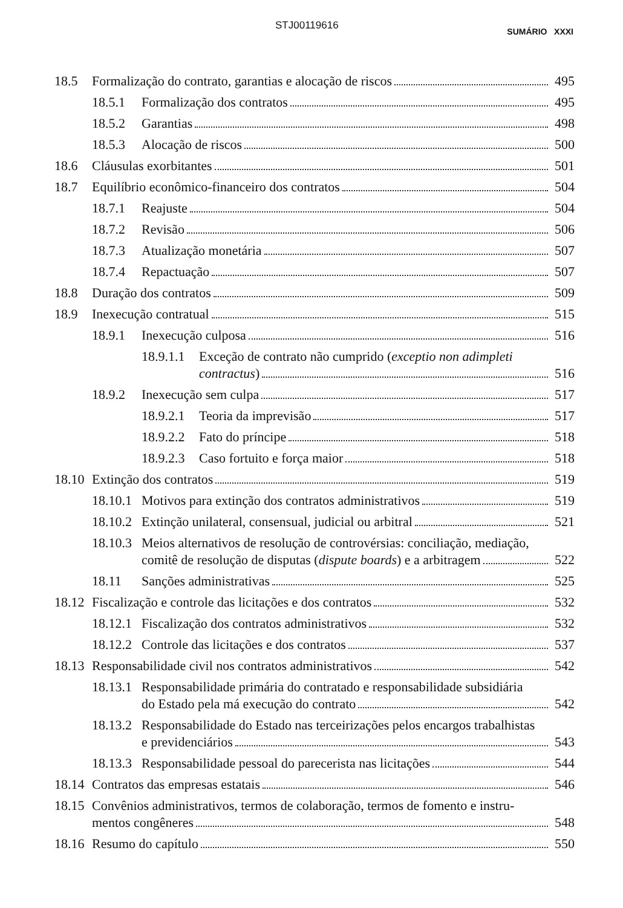STJ00119616
SUMÁRIO XXXI
18.5
Formalização do contrato, garantias e alocação de riscos
495
18.5.1
Formalização dos contratos
495
18.5.2
Garantias
498
18.5.3
Alocação de riscos
500
18.6
Cláusulas exorbitantes
501
18.7
Equilíbrio econômico-financeiro dos contratos
504
18.7.1
Reajuste
504
18.7.2
Revisão
506
18.7.3
Atualização monetária
507
18.7.4
Repactuação
507
18.8
Duração dos contratos
509
18.9
Inexecução contratual
515
18.9.1
Inexecução culposa
516
18.9.1.1
Exceção de contrato não cumprido (exceptio non adimpleti
contractus)
516
18.9.2
Inexecução sem culpa
517
18.9.2.1
Teoria da imprevisão
517
18.9.2.2
Fato do príncipe
518
18.9.2.3
Caso fortuito e força maior
518
18.10
Extinção dos contratos
519
18.10.1
Motivos para extinção dos contratos administrativos
519
18.10.2
Extinção unilateral, consensual, judicial ou arbitral
521
18.10.3
Meios alternativos de resolução de controvérsias: conciliação, mediação,
comitê de resolução de disputas (dispute boards) e a arbitragem
522
18.11
Sanções administrativas
525
18.12
Fiscalização e controle das licitações e dos contratos
532
18.12.1
Fiscalização dos contratos administrativos
532
18.12.2
Controle das licitações e dos contratos
537
18.13
Responsabilidade civil nos contratos administrativos
542
18.13.1
Responsabilidade primária do contratado e responsabilidade subsidiária
do Estado pela má execução do contrato
542
18.13.2
Responsabilidade do Estado nas terceirizações pelos encargos trabalhistas
e previdenciários
543
18.13.3
Responsabilidade pessoal do parecerista nas licitações
544
18.14
Contratos das empresas estatais
546
18.15
Convênios administrativos, termos de colaboração, termos de fomento e instru-
mentos congêneres
548
18.16
Resumo do capítulo
550